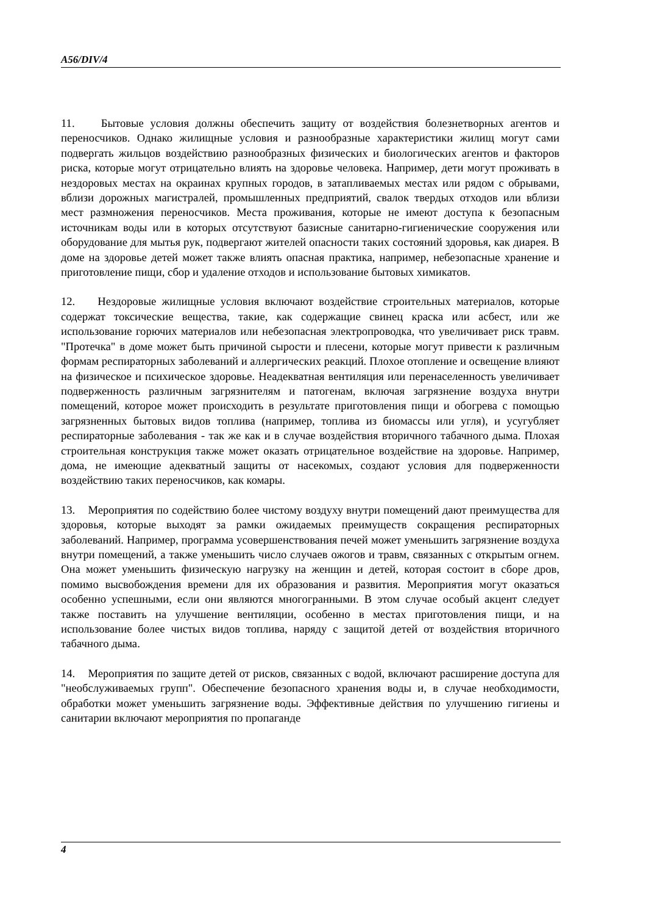A56/DIV/4
11. Бытовые условия должны обеспечить защиту от воздействия болезнетворных агентов и переносчиков. Однако жилищные условия и разнообразные характеристики жилищ могут сами подвергать жильцов воздействию разнообразных физических и биологических агентов и факторов риска, которые могут отрицательно влиять на здоровье человека. Например, дети могут проживать в нездоровых местах на окраинах крупных городов, в затапливаемых местах или рядом с обрывами, вблизи дорожных магистралей, промышленных предприятий, свалок твердых отходов или вблизи мест размножения переносчиков. Места проживания, которые не имеют доступа к безопасным источникам воды или в которых отсутствуют базисные санитарно-гигиенические сооружения или оборудование для мытья рук, подвергают жителей опасности таких состояний здоровья, как диарея. В доме на здоровье детей может также влиять опасная практика, например, небезопасные хранение и приготовление пищи, сбор и удаление отходов и использование бытовых химикатов.
12. Нездоровые жилищные условия включают воздействие строительных материалов, которые содержат токсические вещества, такие, как содержащие свинец краска или асбест, или же использование горючих материалов или небезопасная электропроводка, что увеличивает риск травм. "Протечка" в доме может быть причиной сырости и плесени, которые могут привести к различным формам респираторных заболеваний и аллергических реакций. Плохое отопление и освещение влияют на физическое и психическое здоровье. Неадекватная вентиляция или перенаселенность увеличивает подверженность различным загрязнителям и патогенам, включая загрязнение воздуха внутри помещений, которое может происходить в результате приготовления пищи и обогрева с помощью загрязненных бытовых видов топлива (например, топлива из биомассы или угля), и усугубляет респираторные заболевания - так же как и в случае воздействия вторичного табачного дыма. Плохая строительная конструкция также может оказать отрицательное воздействие на здоровье. Например, дома, не имеющие адекватный защиты от насекомых, создают условия для подверженности воздействию таких переносчиков, как комары.
13. Мероприятия по содействию более чистому воздуху внутри помещений дают преимущества для здоровья, которые выходят за рамки ожидаемых преимуществ сокращения респираторных заболеваний. Например, программа усовершенствования печей может уменьшить загрязнение воздуха внутри помещений, а также уменьшить число случаев ожогов и травм, связанных с открытым огнем. Она может уменьшить физическую нагрузку на женщин и детей, которая состоит в сборе дров, помимо высвобождения времени для их образования и развития. Мероприятия могут оказаться особенно успешными, если они являются многогранными. В этом случае особый акцент следует также поставить на улучшение вентиляции, особенно в местах приготовления пищи, и на использование более чистых видов топлива, наряду с защитой детей от воздействия вторичного табачного дыма.
14. Мероприятия по защите детей от рисков, связанных с водой, включают расширение доступа для "необслуживаемых групп". Обеспечение безопасного хранения воды и, в случае необходимости, обработки может уменьшить загрязнение воды. Эффективные действия по улучшению гигиены и санитарии включают мероприятия по пропаганде
4